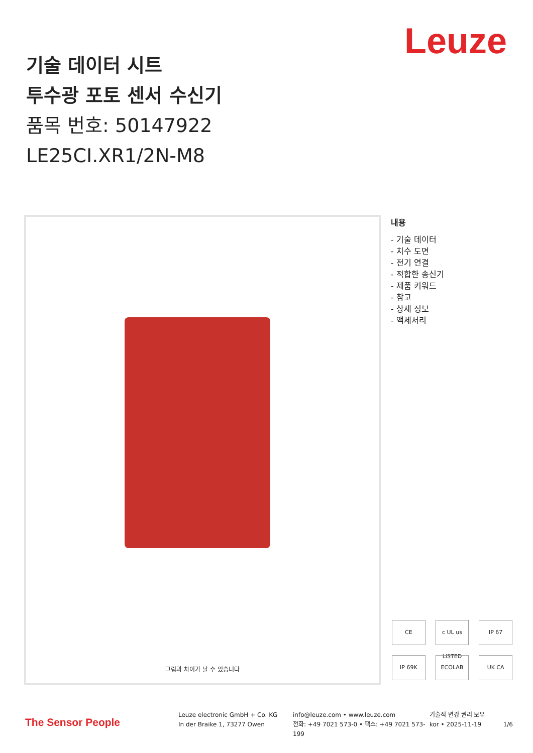Leuze
기술 데이터 시트
투수광 포토 센서 수신기
품목 번호: 50147922
LE25CI.XR1/2N-M8
그림과 차이가 날 수 있습니다
내용
- 기술 데이터
- 치수 도면
- 전기 연결
- 적합한 송신기
- 제품 키워드
- 참고
- 상세 정보
- 액세서리
CE
c UL us LISTED
IP 67
IP 69K
ECOLAB
UK CA
The Sensor People
Leuze electronic GmbH + Co. KG
In der Braike 1, 73277 Owen
info@leuze.com • www.leuze.com
전화: +49 7021 573-0 • 팩스: +49 7021 573-199
기술적 변경 권리 보유
kor • 2025-11-19
1/6